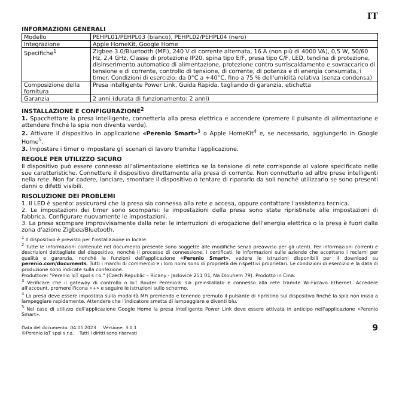IT
INFORMAZIONI GENERALI
| Modello | PEHPL01/PEHPL03 (bianco), PEHPL02/PEHPL04 (nero) |
| Integrazione | Apple HomeKit, Google Home |
| Specifiche<sup>1</sup> | Zigbee 3.0/Bluetooth (MFi), 240 V di corrente alternata, 16 A (non più di 4000 VA), 0,5 W, 50/60 Hz, 2,4 GHz, Classe di protezione IP20, spina tipo E/F, presa tipo C/F, LED, tendina di protezione, disinserimento automatico di alimentazione, protezione contro surriscaldamento e sovraccarico di tensione e di corrente, controllo di tensione, di corrente, di potenza e di energia consumata, i timer. Condizioni di esercizio: da 0°C a +40°C, fino a 75 % dell'umidità relativa (senza condensa) |
| Composizione della fornitura | Presa intelligente Power Link, Guida Rapida, tagliando di garanzia, etichetta |
| Garanzia | 2 anni (durata di funzionamento: 2 anni) |
INSTALLAZIONE E CONFIGURAZIONE<sup>2</sup>
1. Spacchettare la presa intelligente, connetterla alla presa elettrica e accendere (premere il pulsante di alimentazione e attendere finché la spia non diventa verde).
2. Attivare il dispositivo in applicazione «Perenio Smart»<sup>3</sup> o Apple HomeKit<sup>4</sup> e, se necessario, aggiungerlo in Google Home<sup>5</sup>.
3. Impostare i timer o impostare gli scenari di lavoro tramite l'applicazione.
REGOLE PER UTILIZZO SICURO
Il dispositivo può essere connesso all'alimentazione elettrica se la tensione di rete corrisponde al valore specificato nelle sue caratteristiche. Connettere il dispositivo direttamente alla presa di corrente. Non connetterlo ad altre prese intelligenti nella rete. Non far cadere, lanciare, smontare il dispositivo o tentare di ripararlo da soli nonché utilizzarlo se sono presenti danni o difetti visibili.
RISOLUZIONE DEI PROBLEMI
1. Il LED è spento: assicurarsi che la presa sia connessa alla rete e accesa, oppure contattare l'assistenza tecnica.
2. Le impostazioni dei timer sono scomparsi: le impostazioni della presa sono state ripristinate alle impostazioni di fabbrica. Configurare nuovamente le impostazioni.
3. La presa scompare improvvisamente dalla rete: le interruzioni di erogazione dell'energia elettrica o la presa è fuori dalla zona d'azione Zigbee/Bluetooth.
<sup>1</sup> Il dispositivo è previsto per l'installazione in locale.
<sup>2</sup> Tutte le informazioni contenute nel documento presente sono soggette alle modifiche senza preavviso per gli utenti. Per informazioni correnti e descrizioni dettagliate del dispositivo, nonché il processo di connessione, i certificati, le informazioni sulle aziende che accettano i reclami per qualità e garanzia, nonché le funzioni dell'applicazione «Perenio Smart», vedere le istruzioni disponibili per il download su perenio.com/documents. Tutti i marchi di commercio e i loro nomi sono di proprietà dei rispettivi proprietari. Le condizioni di esercizio e la data di produzione sono indicate sulla confezione.
Produttore: "Perenio IoT spol s r.o." (Czech Republic – Ricany - Jazlovice 251 01, Na Dlouhem 79). Prodotto in Cina.
<sup>3</sup> Verificare che il gateway di controllo o IoT Router Perenio® sia preinstallato e connesso alla rete tramite Wi-Fi/cavo Ethernet. Accedere all'account, premere l'icona «+» e seguire le istruzioni sullo schermo.
<sup>4</sup> La presa deve essere impostata sulla modalità MFi premendo e tenendo premuto il pulsante di ripristino sul dispositivo finché la spia non inizia a lampeggiare rapidamente. Attendere che l'indicatore smetta di lampeggiare e diventi blu.
<sup>5</sup> Nel caso di utilizzo dell'applicazione Google Home la presa intelligente Power Link deve essere attivata in anticipo nell'applicazione «Perenio Smart».
Data del documento: 04.05.2023 Versione: 3.0.1
©Perenio IoT spol s r.o. Tutti i diritti sono riservati
9